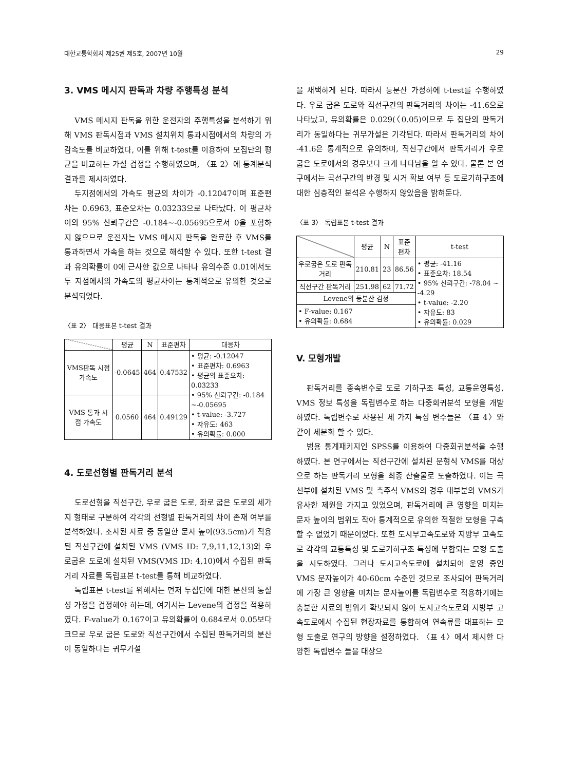대한교통학회지 제25권 제5호, 2007년 10월 29
3. VMS 메시지 판독과 차량 주행특성 분석
VMS 메시지 판독을 위한 운전자의 주행특성을 분석하기 위해 VMS 판독시점과 VMS 설치위치 통과시점에서의 차량의 가감속도를 비교하였다, 이를 위해 t-test를 이용하여 모집단의 평균을 비교하는 가설 검정을 수행하였으며, 〈표 2〉에 통계분석 결과를 제시하였다.
두지점에서의 가속도 평균의 차이가 -0.12047이며 표준편차는 0.6963, 표준오차는 0.03233으로 나타났다. 이 평균차이의 95% 신뢰구간은 -0.184~-0.05695으로서 0을 포함하지 않으므로 운전자는 VMS 메시지 판독을 완료한 후 VMS를 통과하면서 가속을 하는 것으로 해석할 수 있다. 또한 t-test 결과 유의확률이 0에 근사한 값으로 나타나 유의수준 0.01에서도 두 지점에서의 가속도의 평균차이는 통계적으로 유의한 것으로 분석되었다.
〈표 2〉 대응표본 t-test 결과
| | 평균 | N | 표준편차 | 대응차 |
| --- | --- | --- | --- | --- |
| VMS판독 시점 가속도 | -0.0645 | 464 | 0.47532 | • 평균: -0.12047 • 표준편차: 0.6963 • 평균의 표준오차: 0.03233 • 95% 신뢰구간: -0.184 ~-0.05695 • t-value: -3.727 • 자유도: 463 • 유의확률: 0.000 |
| VMS 통과 시점 가속도 | 0.0560 | 464 | 0.49129 | |
4. 도로선형별 판독거리 분석
도로선형을 직선구간, 우로 굽은 도로, 좌로 굽은 도로의 세가지 형태로 구분하여 각각의 선형별 판독거리의 차이 존재 여부를 분석하였다. 조사된 자료 중 동일한 문자 높이(93.5cm)가 적용된 직선구간에 설치된 VMS (VMS ID: 7,9,11,12,13)와 우로굽은 도로에 설치된 VMS(VMS ID: 4,10)에서 수집된 판독거리 자료를 독립표본 t-test를 통해 비교하였다.
독립표본 t-test를 위해서는 먼저 두집단에 대한 분산의 동질성 가정을 검정해야 하는데, 여기서는 Levene의 검정을 적용하였다. F-value가 0.167이고 유의확률이 0.684로서 0.05보다 크므로 우로 굽은 도로와 직선구간에서 수집된 판독거리의 분산이 동일하다는 귀무가설
을 채택하게 된다. 따라서 등분산 가정하에 t-test를 수행하였다. 우로 굽은 도로와 직선구간의 판독거리의 차이는 -41.6으로 나타났고, 유의확률은 0.029(〈0.05)이므로 두 집단의 판독거리가 동일하다는 귀무가설은 기각된다. 따라서 판독거리의 차이 -41.6은 통계적으로 유의하며, 직선구간에서 판독거리가 우로 굽은 도로에서의 경우보다 크게 나타남을 알 수 있다. 물론 본 연구에서는 곡선구간의 반경 및 시거 확보 여부 등 도로기하구조에 대한 심층적인 분석은 수행하지 않았음을 밝혀둔다.
〈표 3〉 독립표본 t-test 결과
| | 평균 | N | 표준 편차 | t-test |
| --- | --- | --- | --- | --- |
| 우로굽은 도로 판독거리 | 210.81 | 23 | 86.56 | • 평균: -41.16 • 표준오차: 18.54 • 95% 신뢰구간: -78.04 ~ -4.29 • t-value: -2.20 • 자유도: 83 • 유의확률: 0.029 |
| 직선구간 판독거리 | 251.98 | 62 | 71.72 | |
| Levene의 등분산 검정 | | | | |
| • F-value: 0.167 • 유의확률: 0.684 | | | | |
V. 모형개발
판독거리를 종속변수로 도로 기하구조 특성, 교통운영특성, VMS 정보 특성을 독립변수로 하는 다중회귀분석 모형을 개발하였다. 독립변수로 사용된 세 가지 특성 변수들은 〈표 4〉와 같이 세분화 할 수 있다.
범용 통계패키지인 SPSS를 이용하여 다중회귀분석을 수행하였다. 본 연구에서는 직선구간에 설치된 문형식 VMS를 대상으로 하는 판독거리 모형을 최종 산출물로 도출하였다. 이는 곡선부에 설치된 VMS 및 측주식 VMS의 경우 대부분의 VMS가 유사한 제원을 가지고 있었으며, 판독거리에 큰 영향을 미치는 문자 높이의 범위도 작아 통계적으로 유의한 적절한 모형을 구축할 수 없었기 때문이었다. 또한 도시부고속도로와 지방부 고속도로 각각의 교통특성 및 도로기하구조 특성에 부합되는 모형 도출을 시도하였다. 그러나 도시고속도로에 설치되어 운영 중인 VMS 문자높이가 40-60cm 수준인 것으로 조사되어 판독거리에 가장 큰 영향을 미치는 문자높이를 독립변수로 적용하기에는 충분한 자료의 범위가 확보되지 않아 도시고속도로와 지방부 고속도로에서 수집된 현장자료를 통합하여 연속류를 대표하는 모형 도출로 연구의 방향을 설정하였다. 〈표 4〉에서 제시한 다양한 독립변수 들을 대상으